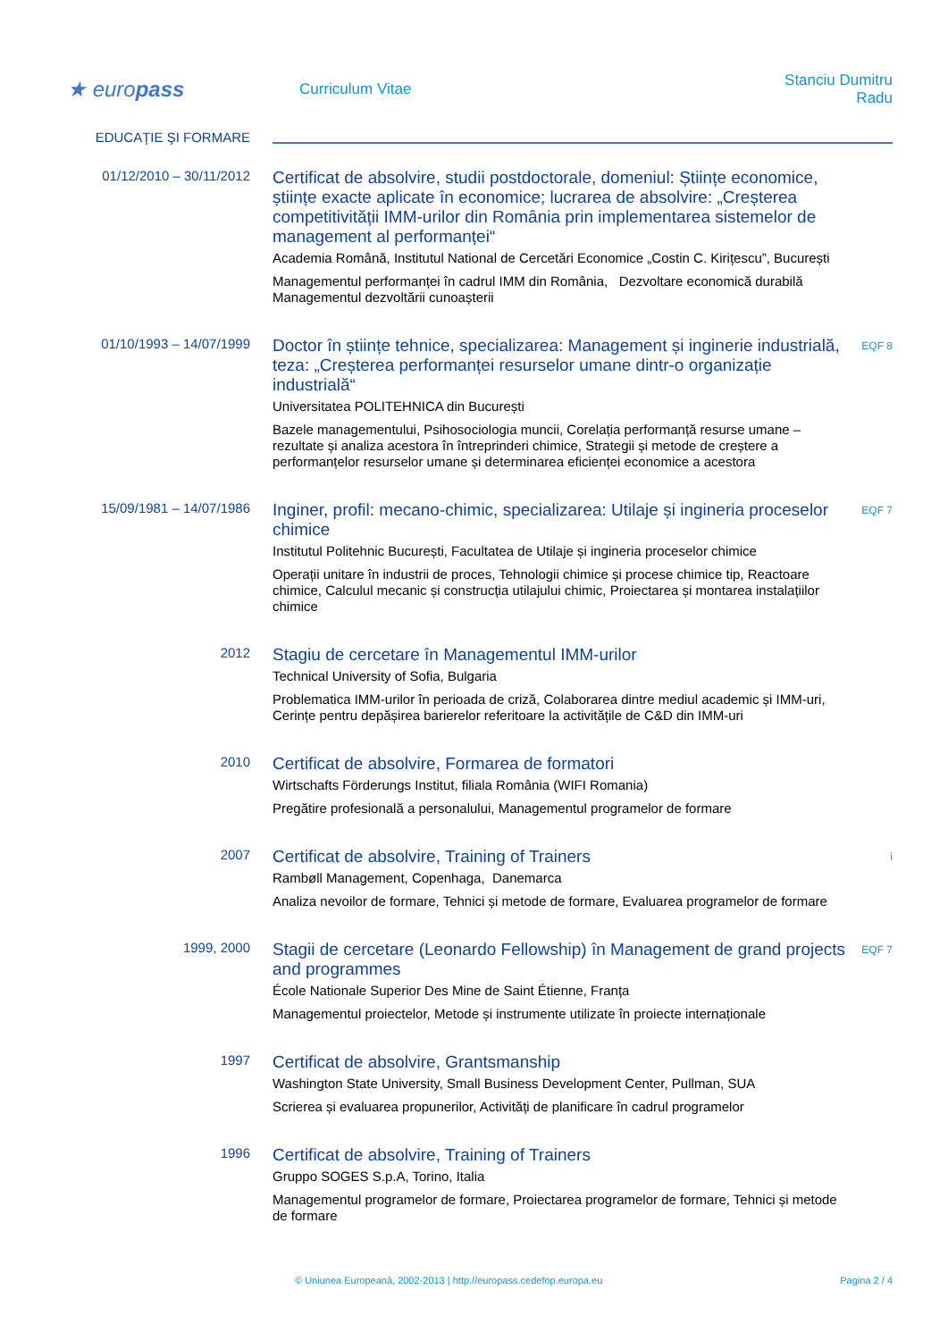★ europass
Curriculum Vitae
Stanciu Dumitru Radu
EDUCAŢIE ŞI FORMARE
01/12/2010 – 30/11/2012
Certificat de absolvire, studii postdoctorale, domeniul: Științe economice, științe exacte aplicate în economice; lucrarea de absolvire: „Creșterea competitivității IMM-urilor din România prin implementarea sistemelor de management al performanței“
Academia Română, Institutul National de Cercetări Economice „Costin C. Kirițescu”, București
Managementul performanței în cadrul IMM din România, Dezvoltare economică durabilă Managementul dezvoltării cunoașterii
01/10/1993 – 14/07/1999
Doctor în științe tehnice, specializarea: Management și inginerie industrială, teza: „Creșterea performanței resurselor umane dintr-o organizație industrială“
Universitatea POLITEHNICA din București
Bazele managementului, Psihosociologia muncii, Corelația performanță resurse umane – rezultate și analiza acestora în întreprinderi chimice, Strategii și metode de creștere a performanțelor resurselor umane și determinarea eficienței economice a acestora
EQF 8
15/09/1981 – 14/07/1986
Inginer, profil: mecano-chimic, specializarea: Utilaje și ingineria proceselor chimice
Institutul Politehnic București, Facultatea de Utilaje și ingineria proceselor chimice
Operații unitare în industrii de proces, Tehnologii chimice și procese chimice tip, Reactoare chimice, Calculul mecanic și construcția utilajului chimic, Proiectarea și montarea instalațiilor chimice
EQF 7
2012
Stagiu de cercetare în Managementul IMM-urilor
Technical University of Sofia, Bulgaria
Problematica IMM-urilor în perioada de criză, Colaborarea dintre mediul academic și IMM-uri, Cerințe pentru depășirea barierelor referitoare la activitățile de C&D din IMM-uri
2010
Certificat de absolvire, Formarea de formatori
Wirtschafts Förderungs Institut, filiala România (WIFI Romania)
Pregătire profesională a personalului, Managementul programelor de formare
2007
Certificat de absolvire, Training of Trainers
Rambøll Management, Copenhaga, Danemarca
Analiza nevoilor de formare, Tehnici și metode de formare, Evaluarea programelor de formare
i
1999, 2000
Stagii de cercetare (Leonardo Fellowship) în Management de grand projects and programmes
École Nationale Superior Des Mine de Saint Étienne, Franța
Managementul proiectelor, Metode și instrumente utilizate în proiecte internaționale
EQF 7
1997
Certificat de absolvire, Grantsmanship
Washington State University, Small Business Development Center, Pullman, SUA
Scrierea și evaluarea propunerilor, Activități de planificare în cadrul programelor
1996
Certificat de absolvire, Training of Trainers
Gruppo SOGES S.p.A, Torino, Italia
Managementul programelor de formare, Proiectarea programelor de formare, Tehnici și metode de formare
© Uniunea Europeană, 2002-2013 | http://europass.cedefop.europa.eu Pagina 2 / 4